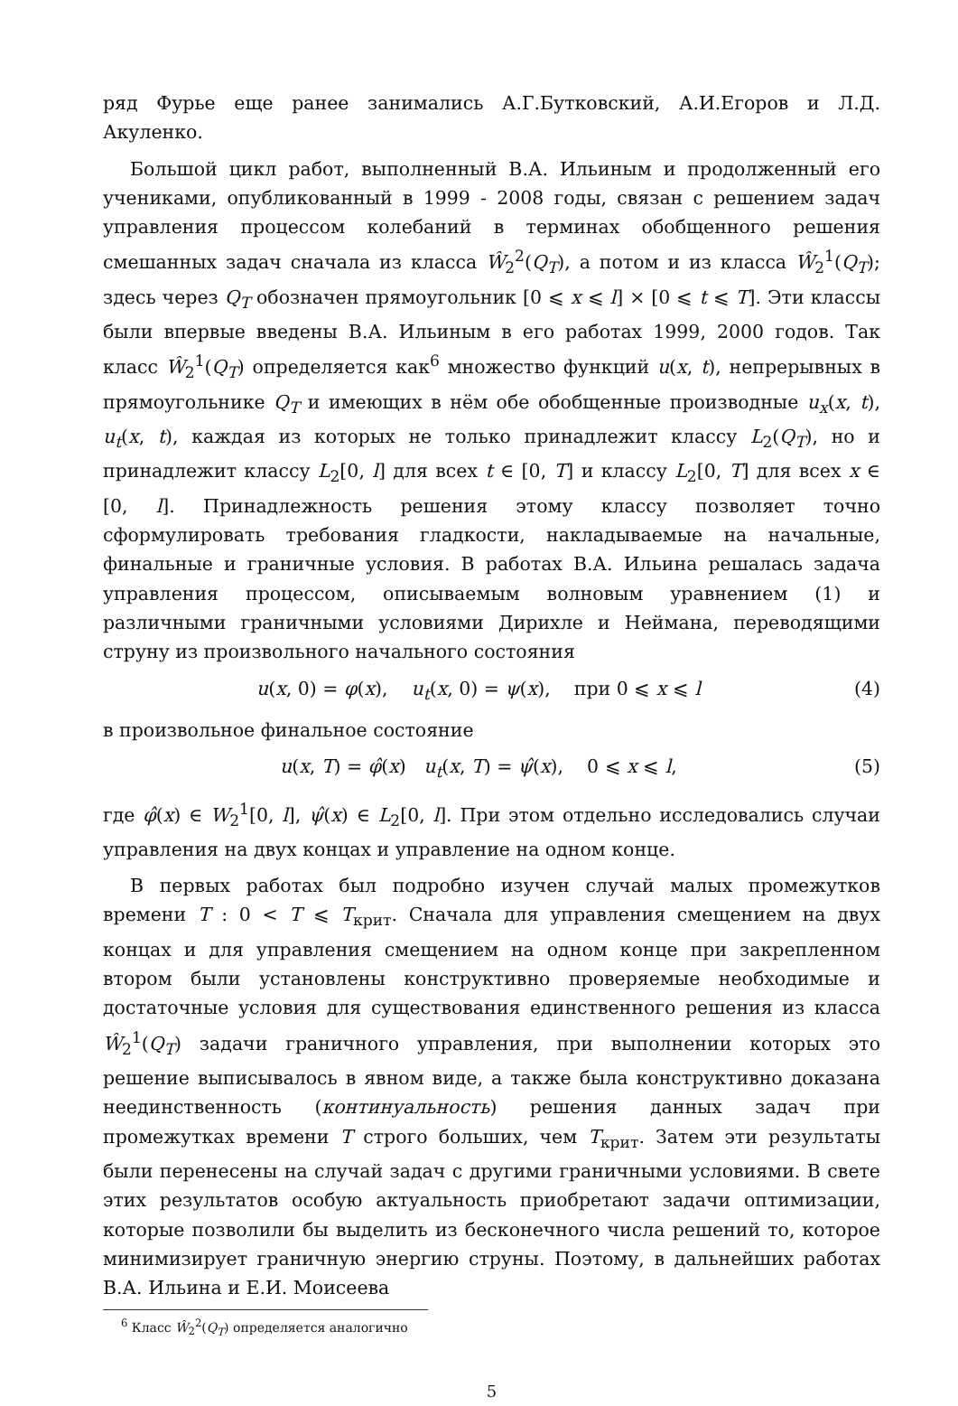ряд Фурье еще ранее занимались А.Г.Бутковский, А.И.Егоров и Л.Д. Акуленко.
Большой цикл работ, выполненный В.А. Ильиным и продолженный его учениками, опубликованный в 1999 - 2008 годы, связан с решением задач управления процессом колебаний в терминах обобщенного решения смешанных задач сначала из класса Ŵ<sub>2</sub><sup>2</sup>(Q<sub>T</sub>), а потом и из класса Ŵ<sub>2</sub><sup>1</sup>(Q<sub>T</sub>); здесь через Q<sub>T</sub> обозначен прямоугольник [0 ⩽ x ⩽ l] × [0 ⩽ t ⩽ T]. Эти классы были впервые введены В.А. Ильиным в его работах 1999, 2000 годов. Так класс Ŵ<sub>2</sub><sup>1</sup>(Q<sub>T</sub>) определяется как<sup>6</sup> множество функций u(x, t), непрерывных в прямоугольнике Q<sub>T</sub> и имеющих в нём обе обобщенные производные u<sub>x</sub>(x, t), u<sub>t</sub>(x, t), каждая из которых не только принадлежит классу L<sub>2</sub>(Q<sub>T</sub>), но и принадлежит классу L<sub>2</sub>[0, l] для всех t ∈ [0, T] и классу L<sub>2</sub>[0, T] для всех x ∈ [0, l]. Принадлежность решения этому классу позволяет точно сформулировать требования гладкости, накладываемые на начальные, финальные и граничные условия. В работах В.А. Ильина решалась задача управления процессом, описываемым волновым уравнением (1) и различными граничными условиями Дирихле и Неймана, переводящими струну из произвольного начального состояния
u(x, 0) = φ(x), u<sub>t</sub>(x, 0) = ψ(x), при 0 ⩽ x ⩽ l (4)
в произвольное финальное состояние
u(x, T) = φ̂(x) u<sub>t</sub>(x, T) = ψ̂(x), 0 ⩽ x ⩽ l, (5)
где φ̂(x) ∈ W<sub>2</sub><sup>1</sup>[0, l], ψ̂(x) ∈ L<sub>2</sub>[0, l]. При этом отдельно исследовались случаи управления на двух концах и управление на одном конце.
В первых работах был подробно изучен случай малых промежутков времени T : 0 < T ⩽ T<sub>крит</sub>. Сначала для управления смещением на двух концах и для управления смещением на одном конце при закрепленном втором были установлены конструктивно проверяемые необходимые и достаточные условия для существования единственного решения из класса Ŵ<sub>2</sub><sup>1</sup>(Q<sub>T</sub>) задачи граничного управления, при выполнении которых это решение выписывалось в явном виде, а также была конструктивно доказана неединственность (континуальность) решения данных задач при промежутках времени T строго больших, чем T<sub>крит</sub>. Затем эти результаты были перенесены на случай задач с другими граничными условиями. В свете этих результатов особую актуальность приобретают задачи оптимизации, которые позволили бы выделить из бесконечного числа решений то, которое минимизирует граничную энергию струны. Поэтому, в дальнейших работах В.А. Ильина и Е.И. Моисеева
<sup>6</sup> Класс Ŵ<sub>2</sub><sup>2</sup>(Q<sub>T</sub>) определяется аналогично
5